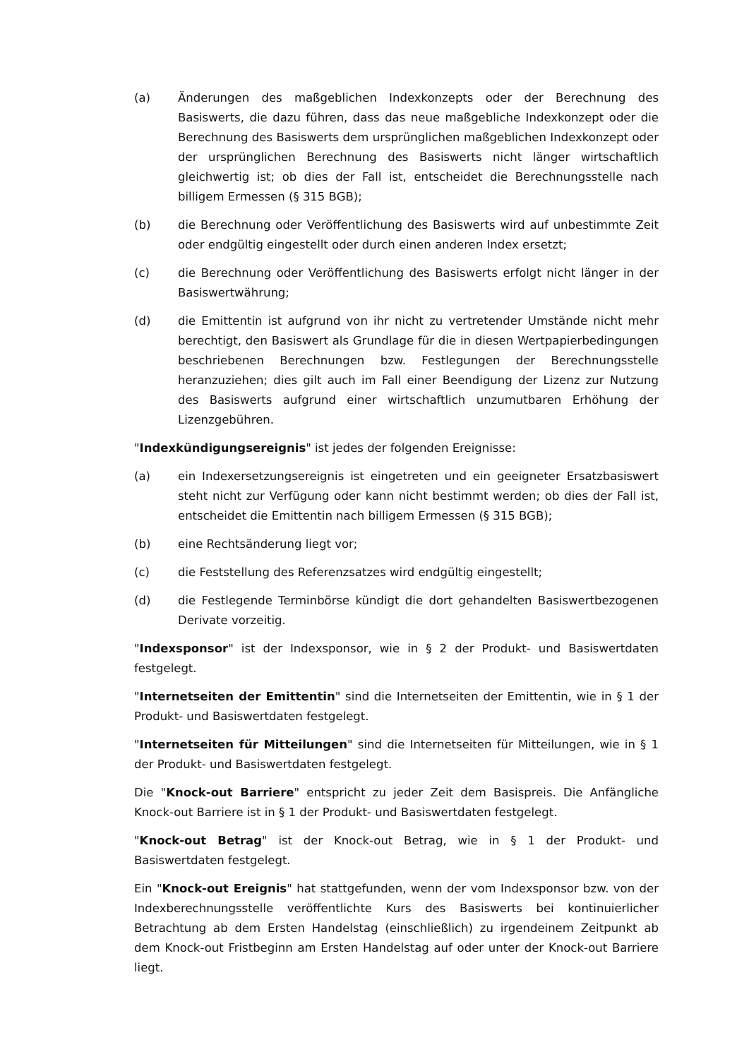(a) Änderungen des maßgeblichen Indexkonzepts oder der Berechnung des Basiswerts, die dazu führen, dass das neue maßgebliche Indexkonzept oder die Berechnung des Basiswerts dem ursprünglichen maßgeblichen Indexkonzept oder der ursprünglichen Berechnung des Basiswerts nicht länger wirtschaftlich gleichwertig ist; ob dies der Fall ist, entscheidet die Berechnungsstelle nach billigem Ermessen (§ 315 BGB);
(b) die Berechnung oder Veröffentlichung des Basiswerts wird auf unbestimmte Zeit oder endgültig eingestellt oder durch einen anderen Index ersetzt;
(c) die Berechnung oder Veröffentlichung des Basiswerts erfolgt nicht länger in der Basiswertwährung;
(d) die Emittentin ist aufgrund von ihr nicht zu vertretender Umstände nicht mehr berechtigt, den Basiswert als Grundlage für die in diesen Wertpapierbedingungen beschriebenen Berechnungen bzw. Festlegungen der Berechnungsstelle heranzuziehen; dies gilt auch im Fall einer Beendigung der Lizenz zur Nutzung des Basiswerts aufgrund einer wirtschaftlich unzumutbaren Erhöhung der Lizenzgebühren.
"Indexkündigungsereignis" ist jedes der folgenden Ereignisse:
(a) ein Indexersetzungsereignis ist eingetreten und ein geeigneter Ersatzbasiswert steht nicht zur Verfügung oder kann nicht bestimmt werden; ob dies der Fall ist, entscheidet die Emittentin nach billigem Ermessen (§ 315 BGB);
(b) eine Rechtsänderung liegt vor;
(c) die Feststellung des Referenzsatzes wird endgültig eingestellt;
(d) die Festlegende Terminbörse kündigt die dort gehandelten Basiswertbezogenen Derivate vorzeitig.
"Indexsponsor" ist der Indexsponsor, wie in § 2 der Produkt- und Basiswertdaten festgelegt.
"Internetseiten der Emittentin" sind die Internetseiten der Emittentin, wie in § 1 der Produkt- und Basiswertdaten festgelegt.
"Internetseiten für Mitteilungen" sind die Internetseiten für Mitteilungen, wie in § 1 der Produkt- und Basiswertdaten festgelegt.
Die "Knock-out Barriere" entspricht zu jeder Zeit dem Basispreis. Die Anfängliche Knock-out Barriere ist in § 1 der Produkt- und Basiswertdaten festgelegt.
"Knock-out Betrag" ist der Knock-out Betrag, wie in § 1 der Produkt- und Basiswertdaten festgelegt.
Ein "Knock-out Ereignis" hat stattgefunden, wenn der vom Indexsponsor bzw. von der Indexberechnungsstelle veröffentlichte Kurs des Basiswerts bei kontinuierlicher Betrachtung ab dem Ersten Handelstag (einschließlich) zu irgendeinem Zeitpunkt ab dem Knock-out Fristbeginn am Ersten Handelstag auf oder unter der Knock-out Barriere liegt.